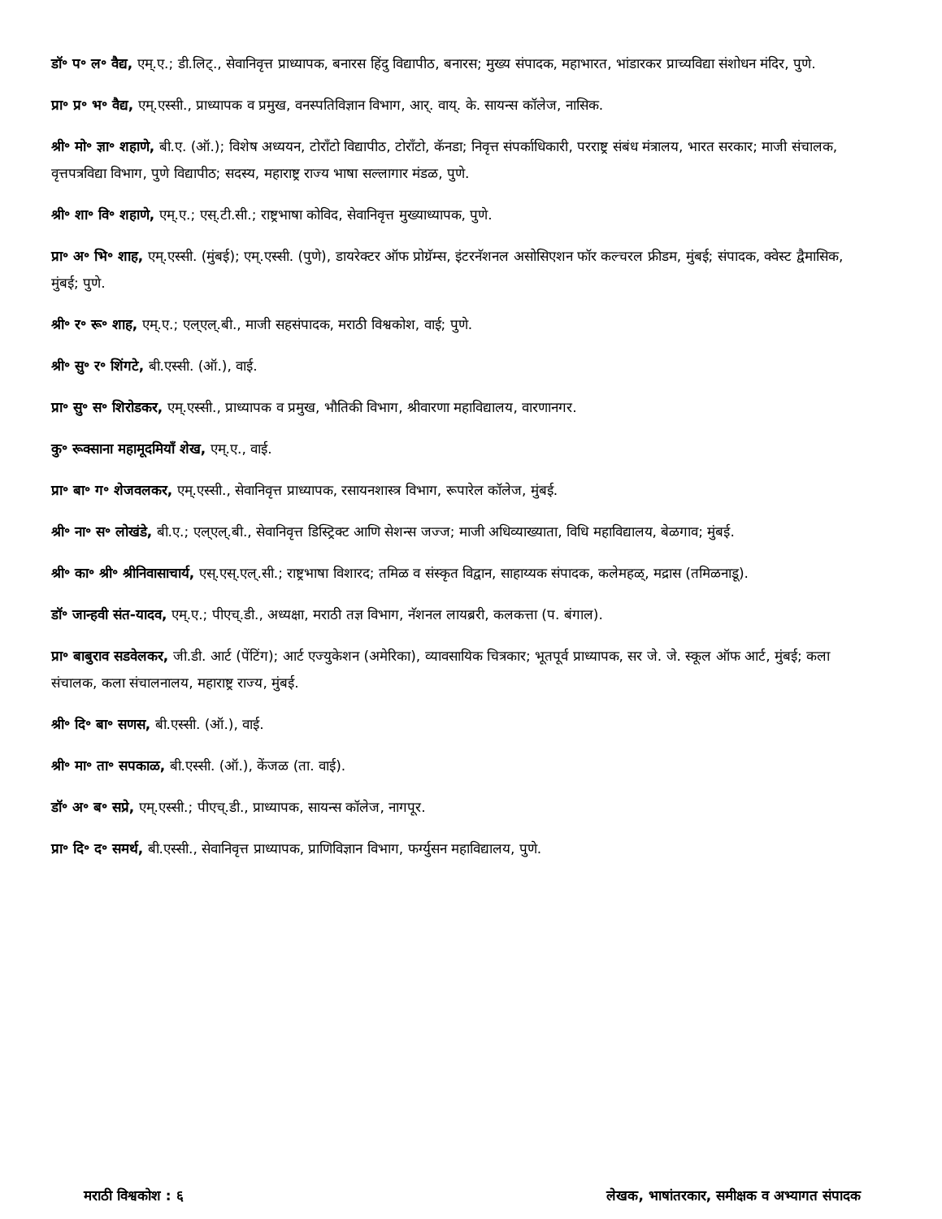डॉ॰ प॰ ल॰ वैद्य, एम्.ए.; डी.लिट्., सेवानिवृत्त प्राध्यापक, बनारस हिंदु विद्यापीठ, बनारस; मुख्य संपादक, महाभारत, भांडारकर प्राच्यविद्या संशोधन मंदिर, पुणे.
प्रा॰ प्र॰ भ॰ वैद्य, एम्.एस्सी., प्राध्यापक व प्रमुख, वनस्पतिविज्ञान विभाग, आर्. वाय्. के. सायन्स कॉलेज, नासिक.
श्री॰ मो॰ ज्ञा॰ शहाणे, बी.ए. (ऑ.); विशेष अध्ययन, टोराँटो विद्यापीठ, टोराँटो, कॅनडा; निवृत्त संपर्काधिकारी, परराष्ट्र संबंध मंत्रालय, भारत सरकार; माजी संचालक, वृत्तपत्रविद्या विभाग, पुणे विद्यापीठ; सदस्य, महाराष्ट्र राज्य भाषा सल्लागार मंडळ, पुणे.
श्री॰ शा॰ वि॰ शहाणे, एम्.ए.; एस्.टी.सी.; राष्ट्रभाषा कोविद, सेवानिवृत्त मुख्याध्यापक, पुणे.
प्रा॰ अ॰ भि॰ शाह, एम्.एस्सी. (मुंबई); एम्.एस्सी. (पुणे), डायरेक्टर ऑफ प्रोग्रॅम्स, इंटरनॅशनल असोसिएशन फॉर कल्चरल फ्रीडम, मुंबई; संपादक, क्वेस्ट द्वैमासिक, मुंबई; पुणे.
श्री॰ र॰ रू॰ शाह, एम्.ए.; एल्एल्.बी., माजी सहसंपादक, मराठी विश्वकोश, वाई; पुणे.
श्री॰ सु॰ र॰ शिंगटे, बी.एस्सी. (ऑ.), वाई.
प्रा॰ सु॰ स॰ शिरोडकर, एम्.एस्सी., प्राध्यापक व प्रमुख, भौतिकी विभाग, श्रीवारणा महाविद्यालय, वारणानगर.
कु॰ रूक्साना महामूदमियाँ शेख, एम्.ए., वाई.
प्रा॰ बा॰ ग॰ शेजवलकर, एम्.एस्सी., सेवानिवृत्त प्राध्यापक, रसायनशास्त्र विभाग, रूपारेल कॉलेज, मुंबई.
श्री॰ ना॰ स॰ लोखंडे, बी.ए.; एल्एल्.बी., सेवानिवृत्त डिस्ट्रिक्ट आणि सेशन्स जज्ज; माजी अधिव्याख्याता, विधि महाविद्यालय, बेळगाव; मुंबई.
श्री॰ का॰ श्री॰ श्रीनिवासाचार्य, एस्.एस्.एल्.सी.; राष्ट्रभाषा विशारद; तमिळ व संस्कृत विद्वान, साहाय्यक संपादक, कलेमहळ्, मद्रास (तमिळनाडू).
डॉ॰ जान्हवी संत-यादव, एम्.ए.; पीएच्.डी., अध्यक्षा, मराठी तज्ञ विभाग, नॅशनल लायब्ररी, कलकत्ता (प. बंगाल).
प्रा॰ बाबुराव सडवेलकर, जी.डी. आर्ट (पेंटिंग); आर्ट एज्युकेशन (अमेरिका), व्यावसायिक चित्रकार; भूतपूर्व प्राध्यापक, सर जे. जे. स्कूल ऑफ आर्ट, मुंबई; कला संचालक, कला संचालनालय, महाराष्ट्र राज्य, मुंबई.
श्री॰ दि॰ बा॰ सणस, बी.एस्सी. (ऑ.), वाई.
श्री॰ मा॰ ता॰ सपकाळ, बी.एस्सी. (ऑ.), केंजळ (ता. वाई).
डॉ॰ अ॰ ब॰ सप्रे, एम्.एस्सी.; पीएच्.डी., प्राध्यापक, सायन्स कॉलेज, नागपूर.
प्रा॰ दि॰ द॰ समर्थ, बी.एस्सी., सेवानिवृत्त प्राध्यापक, प्राणिविज्ञान विभाग, फर्ग्युसन महाविद्यालय, पुणे.
मराठी विश्वकोश : ६ लेखक, भाषांतरकार, समीक्षक व अभ्यागत संपादक